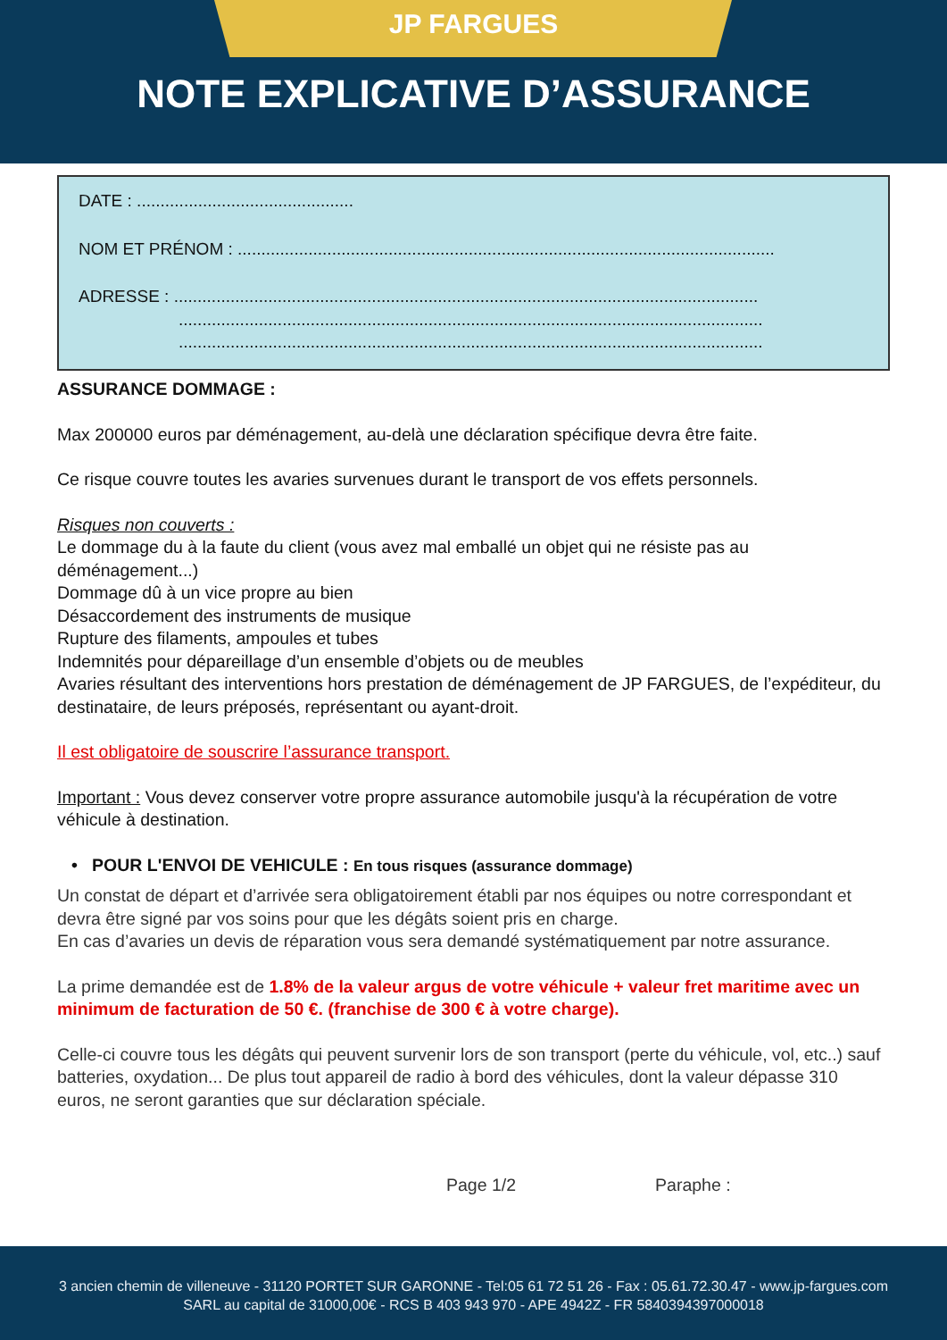JP FARGUES
NOTE EXPLICATIVE D’ASSURANCE
DATE : ..............................................
NOM ET PRÉNOM : ..................................................................................................................
ADRESSE : ............................................................................................................................
............................................................................................................................
............................................................................................................................
ASSURANCE DOMMAGE :
Max 200000 euros par déménagement, au-delà une déclaration spécifique devra être faite.
Ce risque couvre toutes les avaries survenues durant le transport de vos effets personnels.
Risques non couverts :
Le dommage du à la faute du client (vous avez mal emballé un objet qui ne résiste pas au déménagement...)
Dommage dû à un vice propre au bien
Désaccordement des instruments de musique
Rupture des filaments, ampoules et tubes
Indemnités pour dépareillage d’un ensemble d’objets ou de meubles
Avaries résultant des interventions hors prestation de déménagement de JP FARGUES, de l’expéditeur, du destinataire, de leurs préposés, représentant ou ayant-droit.
Il est obligatoire de souscrire l’assurance transport.
Important : Vous devez conserver votre propre assurance automobile jusqu'à la récupération de votre véhicule à destination.
• POUR L'ENVOI DE VEHICULE : En tous risques (assurance dommage)
Un constat de départ et d’arrivée sera obligatoirement établi par nos équipes ou notre correspondant et devra être signé par vos soins pour que les dégâts soient pris en charge.
En cas d’avaries un devis de réparation vous sera demandé systématiquement par notre assurance.
La prime demandée est de 1.8% de la valeur argus de votre véhicule + valeur fret maritime avec un minimum de facturation de 50 €. (franchise de 300 € à votre charge).
Celle-ci couvre tous les dégâts qui peuvent survenir lors de son transport (perte du véhicule, vol, etc..) sauf batteries, oxydation... De plus tout appareil de radio à bord des véhicules, dont la valeur dépasse 310 euros, ne seront garanties que sur déclaration spéciale.
Page 1/2 Paraphe :
3 ancien chemin de villeneuve - 31120 PORTET SUR GARONNE - Tel:05 61 72 51 26 - Fax : 05.61.72.30.47 - www.jp-fargues.com
SARL au capital de 31000,00€ - RCS B 403 943 970 - APE 4942Z - FR 5840394397000018